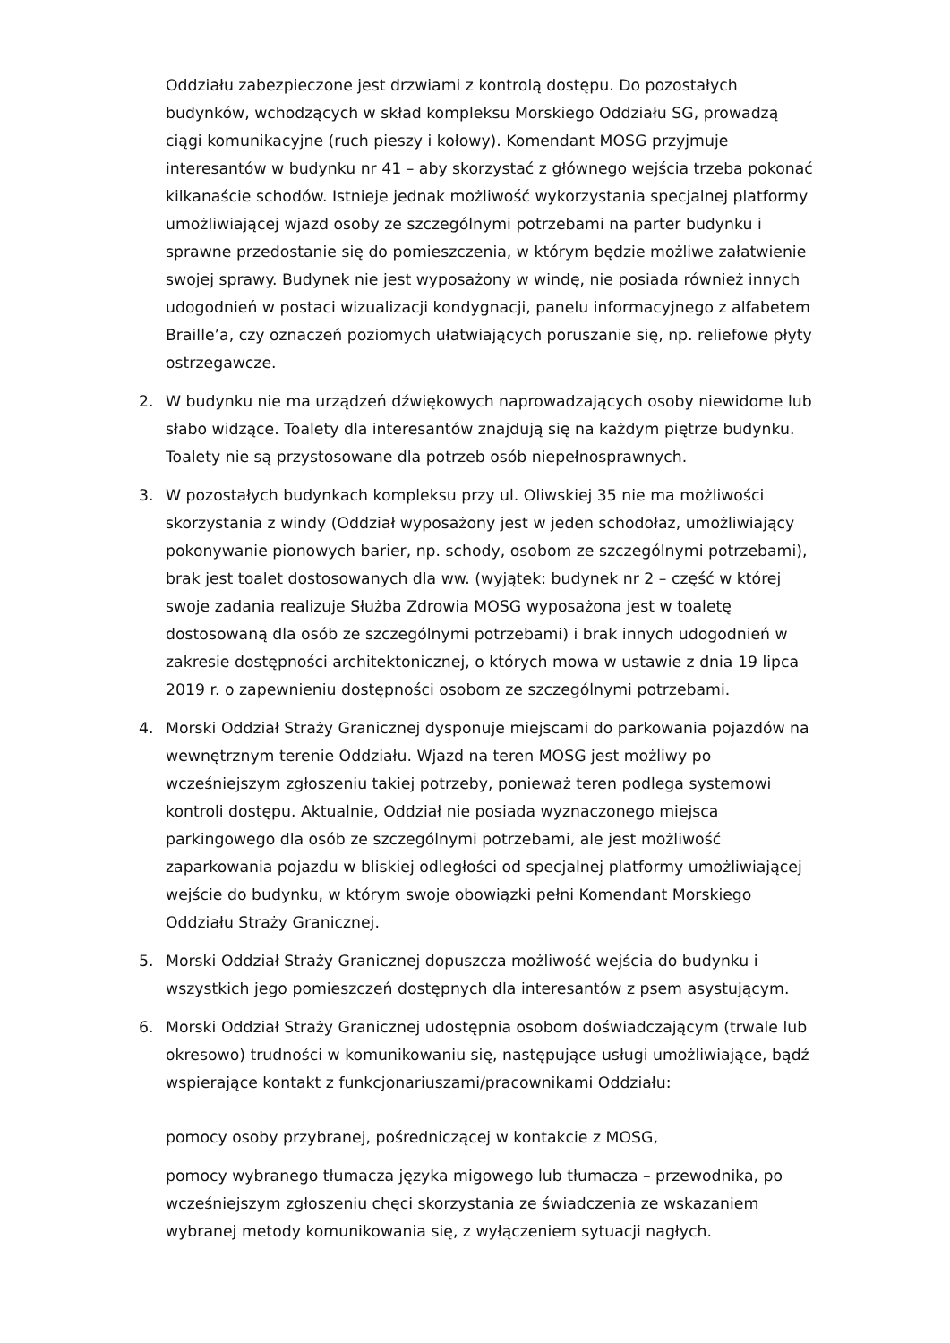Oddziału zabezpieczone jest drzwiami z kontrolą dostępu. Do pozostałych budynków, wchodzących w skład kompleksu Morskiego Oddziału SG, prowadzą ciągi komunikacyjne (ruch pieszy i kołowy). Komendant MOSG przyjmuje interesantów w budynku nr 41 – aby skorzystać z głównego wejścia trzeba pokonać kilkanaście schodów. Istnieje jednak możliwość wykorzystania specjalnej platformy umożliwiającej wjazd osoby ze szczególnymi potrzebami na parter budynku i sprawne przedostanie się do pomieszczenia, w którym będzie możliwe załatwienie swojej sprawy. Budynek nie jest wyposażony w windę, nie posiada również innych udogodnień w postaci wizualizacji kondygnacji, panelu informacyjnego z alfabetem Braille’a, czy oznaczeń poziomych ułatwiających poruszanie się, np. reliefowe płyty ostrzegawcze.
2. W budynku nie ma urządzeń dźwiękowych naprowadzających osoby niewidome lub słabo widzące. Toalety dla interesantów znajdują się na każdym piętrze budynku. Toalety nie są przystosowane dla potrzeb osób niepełnosprawnych.
3. W pozostałych budynkach kompleksu przy ul. Oliwskiej 35 nie ma możliwości skorzystania z windy (Oddział wyposażony jest w jeden schodołaz, umożliwiający pokonywanie pionowych barier, np. schody, osobom ze szczególnymi potrzebami), brak jest toalet dostosowanych dla ww. (wyjątek: budynek nr 2 – część w której swoje zadania realizuje Służba Zdrowia MOSG wyposażona jest w toaletę dostosowaną dla osób ze szczególnymi potrzebami) i brak innych udogodnień w zakresie dostępności architektonicznej, o których mowa w ustawie z dnia 19 lipca 2019 r. o zapewnieniu dostępności osobom ze szczególnymi potrzebami.
4. Morski Oddział Straży Granicznej dysponuje miejscami do parkowania pojazdów na wewnętrznym terenie Oddziału. Wjazd na teren MOSG jest możliwy po wcześniejszym zgłoszeniu takiej potrzeby, ponieważ teren podlega systemowi kontroli dostępu. Aktualnie, Oddział nie posiada wyznaczonego miejsca parkingowego dla osób ze szczególnymi potrzebami, ale jest możliwość zaparkowania pojazdu w bliskiej odległości od specjalnej platformy umożliwiającej wejście do budynku, w którym swoje obowiązki pełni Komendant Morskiego Oddziału Straży Granicznej.
5. Morski Oddział Straży Granicznej dopuszcza możliwość wejścia do budynku i wszystkich jego pomieszczeń dostępnych dla interesantów z psem asystującym.
6. Morski Oddział Straży Granicznej udostępnia osobom doświadczającym (trwale lub okresowo) trudności w komunikowaniu się, następujące usługi umożliwiające, bądź wspierające kontakt z funkcjonariuszami/pracownikami Oddziału:
pomocy osoby przybranej, pośredniczącej w kontakcie z MOSG,
pomocy wybranego tłumacza języka migowego lub tłumacza – przewodnika, po wcześniejszym zgłoszeniu chęci skorzystania ze świadczenia ze wskazaniem wybranej metody komunikowania się, z wyłączeniem sytuacji nagłych.